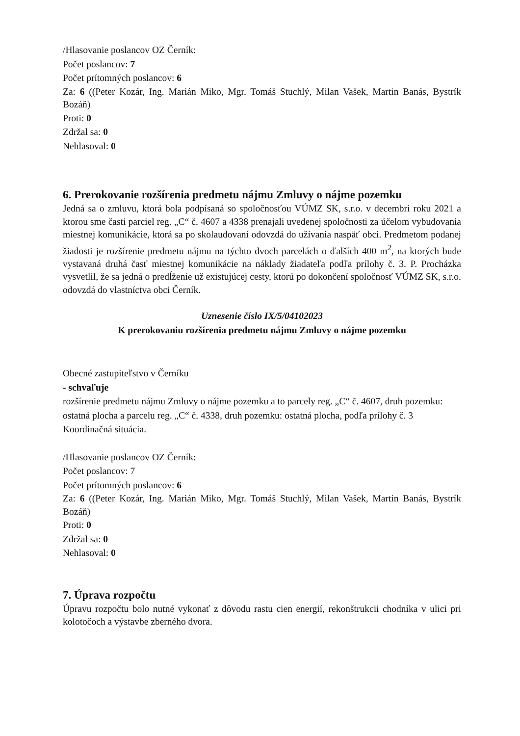/Hlasovanie poslancov OZ Černík:
Počet poslancov: 7
Počet prítomných poslancov: 6
Za: 6 ((Peter Kozár, Ing. Marián Miko, Mgr. Tomáš Stuchlý, Milan Vašek, Martin Banás, Bystrík Bozáň)
Proti: 0
Zdržal sa: 0
Nehlasoval: 0
6. Prerokovanie rozšírenia predmetu nájmu Zmluvy o nájme pozemku
Jedná sa o zmluvu, ktorá bola podpísaná so spoločnosťou VÚMZ SK, s.r.o. v decembri roku 2021 a ktorou sme časti parciel reg. „C“ č. 4607 a 4338 prenajali uvedenej spoločnosti za účelom vybudovania miestnej komunikácie, ktorá sa po skolaudovaní odovzdá do užívania naspäť obci. Predmetom podanej žiadosti je rozšírenie predmetu nájmu na týchto dvoch parcelách o ďalších 400 m<sup>2</sup>, na ktorých bude vystavaná druhá časť miestnej komunikácie na náklady žiadateľa podľa prílohy č. 3. P. Procházka vysvetlil, že sa jedná o predĺženie už existujúcej cesty, ktorú po dokončení spoločnosť VÚMZ SK, s.r.o. odovzdá do vlastníctva obci Černík.
Uznesenie číslo IX/5/04102023
K prerokovaniu rozšírenia predmetu nájmu Zmluvy o nájme pozemku
Obecné zastupiteľstvo v Černíku
- schvaľuje
rozšírenie predmetu nájmu Zmluvy o nájme pozemku a to parcely reg. „C“ č. 4607, druh pozemku: ostatná plocha a parcelu reg. „C“ č. 4338, druh pozemku: ostatná plocha, podľa prílohy č. 3 Koordinačná situácia.
/Hlasovanie poslancov OZ Černík:
Počet poslancov: 7
Počet prítomných poslancov: 6
Za: 6 ((Peter Kozár, Ing. Marián Miko, Mgr. Tomáš Stuchlý, Milan Vašek, Martin Banás, Bystrík Bozáň)
Proti: 0
Zdržal sa: 0
Nehlasoval: 0
7. Úprava rozpočtu
Úpravu rozpočtu bolo nutné vykonať z dôvodu rastu cien energií, rekonštrukcii chodníka v ulici pri kolotočoch a výstavbe zberného dvora.